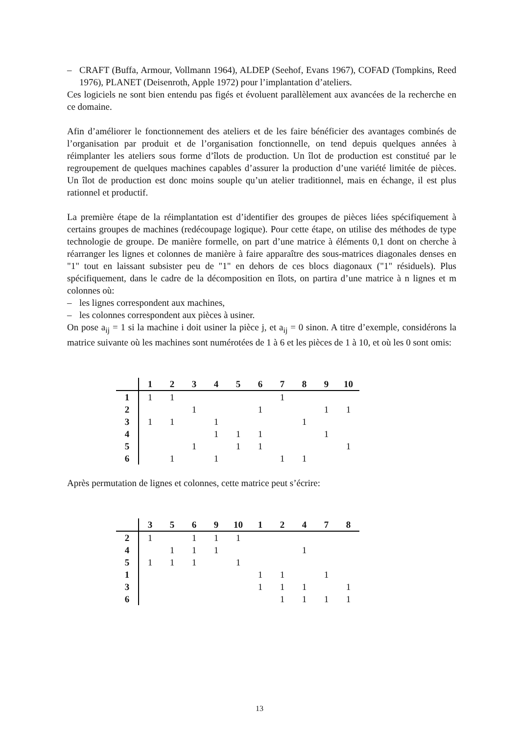– CRAFT (Buffa, Armour, Vollmann 1964), ALDEP (Seehof, Evans 1967), COFAD (Tompkins, Reed 1976), PLANET (Deisenroth, Apple 1972) pour l’implantation d’ateliers.
Ces logiciels ne sont bien entendu pas figés et évoluent parallèlement aux avancées de la recherche en ce domaine.
Afin d’améliorer le fonctionnement des ateliers et de les faire bénéficier des avantages combinés de l’organisation par produit et de l’organisation fonctionnelle, on tend depuis quelques années à réimplanter les ateliers sous forme d’îlots de production. Un îlot de production est constitué par le regroupement de quelques machines capables d’assurer la production d’une variété limitée de pièces. Un îlot de production est donc moins souple qu’un atelier traditionnel, mais en échange, il est plus rationnel et productif.
La première étape de la réimplantation est d’identifier des groupes de pièces liées spécifiquement à certains groupes de machines (redécoupage logique). Pour cette étape, on utilise des méthodes de type technologie de groupe. De manière formelle, on part d’une matrice à éléments 0,1 dont on cherche à réarranger les lignes et colonnes de manière à faire apparaître des sous-matrices diagonales denses en "1" tout en laissant subsister peu de "1" en dehors de ces blocs diagonaux ("1" résiduels). Plus spécifiquement, dans le cadre de la décomposition en îlots, on partira d’une matrice à n lignes et m colonnes où:
– les lignes correspondent aux machines,
– les colonnes correspondent aux pièces à usiner.
On pose a<sub>ij</sub> = 1 si la machine i doit usiner la pièce j, et a<sub>ij</sub> = 0 sinon. A titre d’exemple, considérons la matrice suivante où les machines sont numérotées de 1 à 6 et les pièces de 1 à 10, et où les 0 sont omis:
| | 1 | 2 | 3 | 4 | 5 | 6 | 7 | 8 | 9 | 10 |
| --- | --- | --- | --- | --- | --- | --- | --- | --- | --- | --- |
| 1 | 1 | 1 | | | | | 1 | | | |
| 2 | | | 1 | | | 1 | | | 1 | 1 |
| 3 | 1 | 1 | | 1 | | | | 1 | | |
| 4 | | | | 1 | 1 | 1 | | | 1 | |
| 5 | | | 1 | | 1 | 1 | | | | 1 |
| 6 | | 1 | | 1 | | | 1 | 1 | | |
Après permutation de lignes et colonnes, cette matrice peut s’écrire:
| | 3 | 5 | 6 | 9 | 10 | 1 | 2 | 4 | 7 | 8 |
| --- | --- | --- | --- | --- | --- | --- | --- | --- | --- | --- |
| 2 | 1 | | 1 | 1 | 1 | | | | | |
| 4 | | 1 | 1 | 1 | | | | 1 | | |
| 5 | 1 | 1 | 1 | | 1 | | | | | |
| 1 | | | | | | 1 | 1 | | 1 | |
| 3 | | | | | | 1 | 1 | 1 | | 1 |
| 6 | | | | | | | 1 | 1 | 1 | 1 |
13